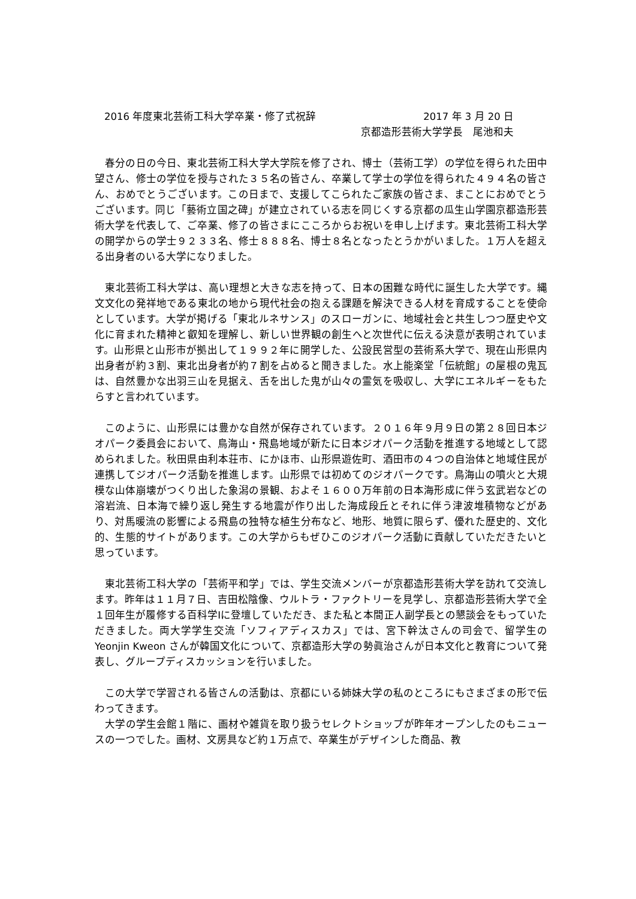2016 年度東北芸術工科大学卒業・修了式祝辞 2017 年 3 月 20 日
京都造形芸術大学学長　尾池和夫
　春分の日の今日、東北芸術工科大学大学院を修了され、博士（芸術工学）の学位を得られた田中望さん、修士の学位を授与された３５名の皆さん、卒業して学士の学位を得られた４９４名の皆さん、おめでとうございます。この日まで、支援してこられたご家族の皆さま、まことにおめでとうございます。同じ「藝術立国之碑」が建立されている志を同じくする京都の瓜生山学園京都造形芸術大学を代表して、ご卒業、修了の皆さまにこころからお祝いを申し上げます。東北芸術工科大学の開学からの学士９２３３名、修士８８８名、博士８名となったとうかがいました。１万人を超える出身者のいる大学になりました。
　東北芸術工科大学は、高い理想と大きな志を持って、日本の困難な時代に誕生した大学です。縄文文化の発祥地である東北の地から現代社会の抱える課題を解決できる人材を育成することを使命としています。大学が掲げる「東北ルネサンス」のスローガンに、地域社会と共生しつつ歴史や文化に育まれた精神と叡知を理解し、新しい世界観の創生へと次世代に伝える決意が表明されています。山形県と山形市が拠出して１９９２年に開学した、公設民営型の芸術系大学で、現在山形県内出身者が約３割、東北出身者が約７割を占めると聞きました。水上能楽堂「伝統館」の屋根の鬼瓦は、自然豊かな出羽三山を見据え、舌を出した鬼が山々の霊気を吸収し、大学にエネルギーをもたらすと言われています。
　このように、山形県には豊かな自然が保存されています。２０１６年９月９日の第２８回日本ジオパーク委員会において、鳥海山・飛島地域が新たに日本ジオパーク活動を推進する地域として認められました。秋田県由利本荘市、にかほ市、山形県遊佐町、酒田市の４つの自治体と地域住民が連携してジオパーク活動を推進します。山形県では初めてのジオパークです。鳥海山の噴火と大規模な山体崩壊がつくり出した象潟の景観、およそ１６００万年前の日本海形成に伴う玄武岩などの溶岩流、日本海で繰り返し発生する地震が作り出した海成段丘とそれに伴う津波堆積物などがあり、対馬暖流の影響による飛島の独特な植生分布など、地形、地質に限らず、優れた歴史的、文化的、生態的サイトがあります。この大学からもぜひこのジオパーク活動に貢献していただきたいと思っています。
　東北芸術工科大学の「芸術平和学」では、学生交流メンバーが京都造形芸術大学を訪れて交流します。昨年は１１月７日、吉田松陰像、ウルトラ・ファクトリーを見学し、京都造形芸術大学で全１回年生が履修する百科学Ⅰに登壇していただき、また私と本間正人副学長との懇談会をもっていただきました。両大学学生交流「ソフィアディスカス」では、宮下幹汰さんの司会で、留学生の Yeonjin Kweon さんが韓国文化について、京都造形大学の勢眞治さんが日本文化と教育について発表し、グループディスカッションを行いました。
　この大学で学習される皆さんの活動は、京都にいる姉妹大学の私のところにもさまざまの形で伝わってきます。
　大学の学生会館１階に、画材や雑貨を取り扱うセレクトショップが昨年オープンしたのもニュースの一つでした。画材、文房具など約１万点で、卒業生がデザインした商品、教